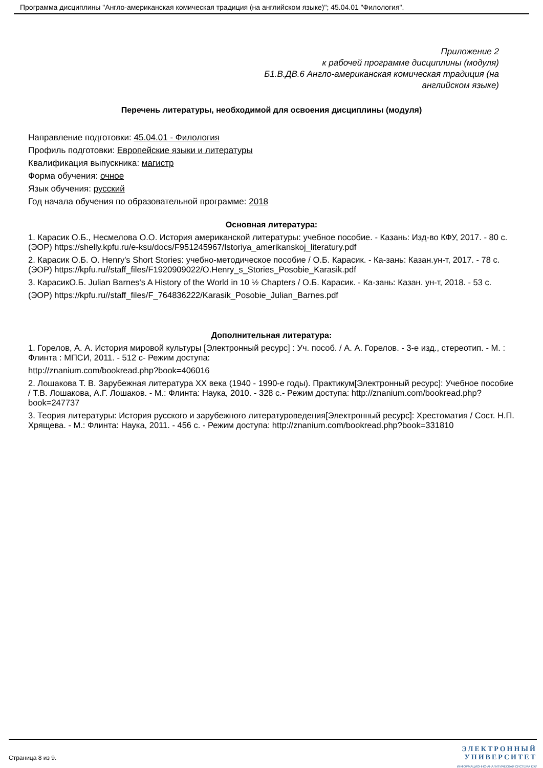Программа дисциплины "Англо-американская комическая традиция (на английском языке)"; 45.04.01 "Филология".
Приложение 2
к рабочей программе дисциплины (модуля)
Б1.В.ДВ.6 Англо-американская комическая традиция (на
английском языке)
Перечень литературы, необходимой для освоения дисциплины (модуля)
Направление подготовки: 45.04.01 - Филология
Профиль подготовки: Европейские языки и литературы
Квалификация выпускника: магистр
Форма обучения: очное
Язык обучения: русский
Год начала обучения по образовательной программе: 2018
Основная литература:
1. Карасик О.Б., Несмелова О.О. История американской литературы: учебное пособие. - Казань: Изд-во КФУ, 2017. - 80 с. (ЭОР) https://shelly.kpfu.ru/e-ksu/docs/F951245967/Istoriya_amerikanskoj_literatury.pdf
2. Карасик О.Б. O. Henry's Short Stories: учебно-методическое пособие / О.Б. Карасик. - Ка-зань: Казан.ун-т, 2017. - 78 с. (ЭОР) https://kpfu.ru//staff_files/F1920909022/O.Henry_s_Stories_Posobie_Karasik.pdf
3. КарасикО.Б. Julian Barnes's A History of the World in 10 ½ Chapters / О.Б. Карасик. - Ка-зань: Казан. ун-т, 2018. - 53 с.
(ЭОР) https://kpfu.ru//staff_files/F_764836222/Karasik_Posobie_Julian_Barnes.pdf
Дополнительная литература:
1. Горелов, А. А. История мировой культуры [Электронный ресурс] : Уч. пособ. / А. А. Горелов. - 3-е изд., стереотип. - М. : Флинта : МПСИ, 2011. - 512 с- Режим доступа:
http://znanium.com/bookread.php?book=406016
2. Лошакова Т. В. Зарубежная литература XX века (1940 - 1990-е годы). Практикум[Электронный ресурс]: Учебное пособие / Т.В. Лошакова, А.Г. Лошаков. - М.: Флинта: Наука, 2010. - 328 с.- Режим доступа: http://znanium.com/bookread.php?book=247737
3. Теория литературы: История русского и зарубежного литературоведения[Электронный ресурс]: Хрестоматия / Сост. Н.П. Хрящева. - М.: Флинта: Наука, 2011. - 456 с. - Режим доступа: http://znanium.com/bookread.php?book=331810
Страница 8 из 9.
ЭЛЕКТРОННЫЙ
УНИВЕРСИТЕТ
ИНФОРМАЦИОННО-АНАЛИТИЧЕСКАЯ СИСТЕМА КФУ